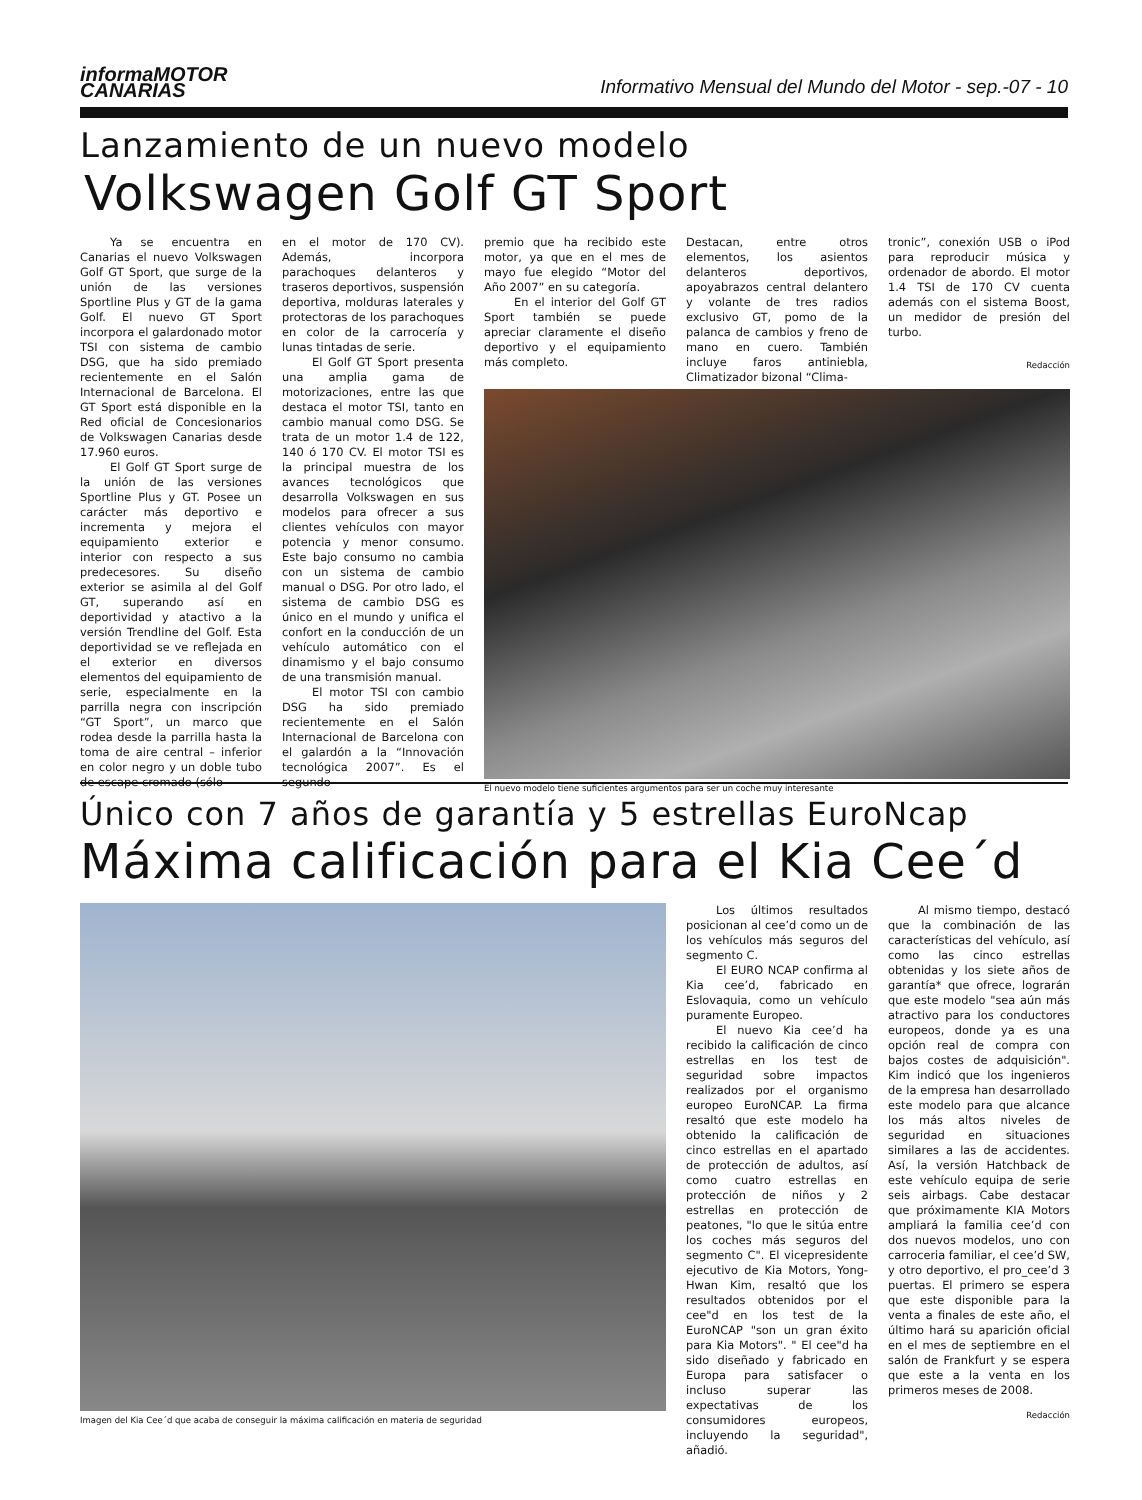informaMOTOR
CANARIAS
Informativo Mensual del Mundo del Motor - sep.-07 - 10
Lanzamiento de un nuevo modelo
Volkswagen Golf GT Sport
Ya se encuentra en Canarias el nuevo Volkswagen Golf GT Sport, que surge de la unión de las versiones Sportline Plus y GT de la gama Golf. El nuevo GT Sport incorpora el galardonado motor TSI con sistema de cambio DSG, que ha sido premiado recientemente en el Salón Internacional de Barcelona. El GT Sport está disponible en la Red oficial de Concesionarios de Volkswagen Canarias desde 17.960 euros.
El Golf GT Sport surge de la unión de las versiones Sportline Plus y GT. Posee un carácter más deportivo e incrementa y mejora el equipamiento exterior e interior con respecto a sus predecesores. Su diseño exterior se asimila al del Golf GT, superando así en deportividad y atactivo a la versión Trendline del Golf. Esta deportividad se ve reflejada en el exterior en diversos elementos del equipamiento de serie, especialmente en la parrilla negra con inscripción “GT Sport”, un marco que rodea desde la parrilla hasta la toma de aire central – inferior en color negro y un doble tubo de escape cromado (sólo
en el motor de 170 CV). Además, incorpora parachoques delanteros y traseros deportivos, suspensión deportiva, molduras laterales y protectoras de los parachoques en color de la carrocería y lunas tintadas de serie.
El Golf GT Sport presenta una amplia gama de motorizaciones, entre las que destaca el motor TSI, tanto en cambio manual como DSG. Se trata de un motor 1.4 de 122, 140 ó 170 CV. El motor TSI es la principal muestra de los avances tecnológicos que desarrolla Volkswagen en sus modelos para ofrecer a sus clientes vehículos con mayor potencia y menor consumo. Este bajo consumo no cambia con un sistema de cambio manual o DSG. Por otro lado, el sistema de cambio DSG es único en el mundo y unifica el confort en la conducción de un vehículo automático con el dinamismo y el bajo consumo de una transmisión manual.
El motor TSI con cambio DSG ha sido premiado recientemente en el Salón Internacional de Barcelona con el galardón a la “Innovación tecnológica 2007”. Es el segundo
premio que ha recibido este motor, ya que en el mes de mayo fue elegido “Motor del Año 2007” en su categoría.
En el interior del Golf GT Sport también se puede apreciar claramente el diseño deportivo y el equipamiento más completo.
Destacan, entre otros elementos, los asientos delanteros deportivos, apoyabrazos central delantero y volante de tres radios exclusivo GT, pomo de la palanca de cambios y freno de mano en cuero. También incluye faros antiniebla, Climatizador bizonal “Clima-
tronic”, conexión USB o iPod para reproducir música y ordenador de abordo. El motor 1.4 TSI de 170 CV cuenta además con el sistema Boost, un medidor de presión del turbo.
Redacción
El nuevo modelo tiene suficientes argumentos para ser un coche muy interesante
Único con 7 años de garantía y 5 estrellas EuroNcap
Máxima calificación para el Kia Cee´d
Imagen del Kia Cee´d que acaba de conseguir la máxima calificación en materia de seguridad
Los últimos resultados posicionan al cee’d como un de los vehículos más seguros del segmento C.
El EURO NCAP confirma al Kia cee’d, fabricado en Eslovaquia, como un vehículo puramente Europeo.
El nuevo Kia cee’d ha recibido la calificación de cinco estrellas en los test de seguridad sobre impactos realizados por el organismo europeo EuroNCAP. La firma resaltó que este modelo ha obtenido la calificación de cinco estrellas en el apartado de protección de adultos, así como cuatro estrellas en protección de niños y 2 estrellas en protección de peatones, "lo que le sitúa entre los coches más seguros del segmento C". El vicepresidente ejecutivo de Kia Motors, Yong-Hwan Kim, resaltó que los resultados obtenidos por el cee"d en los test de la EuroNCAP "son un gran éxito para Kia Motors". " El cee"d ha sido diseñado y fabricado en Europa para satisfacer o incluso superar las expectativas de los consumidores europeos, incluyendo la seguridad", añadió.
Al mismo tiempo, destacó que la combinación de las características del vehículo, así como las cinco estrellas obtenidas y los siete años de garantía* que ofrece, lograrán que este modelo "sea aún más atractivo para los conductores europeos, donde ya es una opción real de compra con bajos costes de adquisición". Kim indicó que los ingenieros de la empresa han desarrollado este modelo para que alcance los más altos niveles de seguridad en situaciones similares a las de accidentes. Así, la versión Hatchback de este vehículo equipa de serie seis airbags. Cabe destacar que próximamente KIA Motors ampliará la familia cee’d con dos nuevos modelos, uno con carroceria familiar, el cee’d SW, y otro deportivo, el pro_cee’d 3 puertas. El primero se espera que este disponible para la venta a finales de este año, el último hará su aparición oficial en el mes de septiembre en el salón de Frankfurt y se espera que este a la venta en los primeros meses de 2008.
Redacción